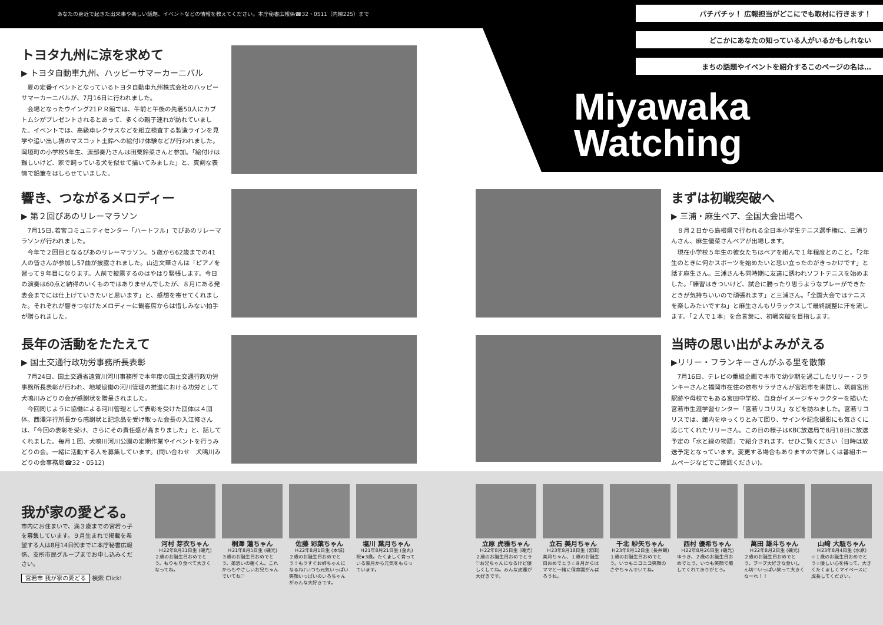あなたの身近で起きた出来事や楽しい話題、イベントなどの情報を教えてください。本庁秘書広報係☎32・0511（内線225）まで
パチパチッ！ 広報担当がどこにでも取材に行きます！
どこかにあなたの知っている人がいるかもしれない
まちの話題やイベントを紹介するこのページの名は…
Miyawaka
Watching
トヨタ九州に涼を求めて
▶ トヨタ自動車九州、ハッピーサマーカーニバル
夏の定番イベントとなっているトヨタ自動車九州株式会社のハッピーサマーカーニバルが、7月16日に行われました。
会場となったウイング21ＰＲ館では、午前と午後の先着50人にカブトムシがプレゼントされるとあって、多くの親子連れが訪れていました。イベントでは、高級車レクサスなどを組立検査する製造ラインを見学や追い出し猫のマスコット土鈴への絵付け体験などが行われました。岡垣町の小学校5年生、渡部奏乃さんは田栗鈴菜さんと参加。「絵付けは難しいけど、家で飼っている犬を似せて描いてみました」と、真剣な表情で鉛筆をはしらせていました。
響き、つながるメロディー
▶ 第２回ぴあのリレーマラソン
7月15日､若宮コミュニティセンター「ハートフル」でぴあのリレーマラソンが行われました。
今年で２回目となるぴあのリレーマラソン。５歳から62歳までの41人の皆さんが参加し57曲が披露されました。山近文華さんは「ピアノを習って９年目になります。人前で披露するのはやはり緊張します。今日の演奏は60点と納得のいくものではありませんでしたが、８月にある発表会までには仕上げていきたいと思います」と、感想を寄せてくれました。それぞれが響きつなげたメロディーに観客席からは惜しみない拍手が贈られました。
長年の活動をたたえて
▶ 国土交通行政功労事務所長表彰
7月24日、国土交通省遠賀川河川事務所で本年度の国土交通行政功労事務所長表彰が行われ、地域協働の河川管理の推進における功労として犬鳴川みどりの会が感謝状を贈呈されました。
今回同じように協働による河川管理として表彰を受けた団体は４団体。西澤洋行所長から感謝状と記念品を受け取った会長の入江修さんは、「今回の表彰を受け、さらにその責任感が高まりました」と、話してくれました。毎月１回、犬鳴川河川公園の定期作業やイベントを行うみどりの会。一緒に活動する人を募集しています。(問い合わせ　犬鳴川みどりの会事務局☎32・0512)
まずは初戦突破へ
▶ 三浦・麻生ペア、全国大会出場へ
８月２日から島根県で行われる全日本小学生テニス選手権に、三浦りんさん、麻生優菜さんペアが出場します。
現在小学校５年生の彼女たちはペアを組んで１年程度とのこと。「2年生のときに何かスポーツを始めたいと思い立ったのがきっかけです」と話す麻生さん。三浦さんも同時期に友達に誘われソフトテニスを始めました。「練習はきついけど、試合に勝ったり思うようなプレーができたときが気持ちいいので頑張れます」と三浦さん。「全国大会ではテニスを楽しみたいですね」と麻生さんもリラックスして最終調整に汗を流します。「２人で１本」を合言葉に、初戦突破を目指します。
当時の思い出がよみがえる
▶リリー・フランキーさんがふる里を散策
7月16日、テレビの番組企画で本市で幼少期を過ごしたリリー・フランキーさんと福岡市在住の依布サラサさんが宮若市を来訪し、筑前宮田駅跡や母校でもある宮田中学校、自身がイメージキャラクターを描いた宮若市生涯学習センター「宮若リコリス」などを訪ねました。宮若リコリスでは、館内をゆっくりとみて回り、サインや記念撮影にも気さくに応じてくれたリリーさん。この日の様子はKBC放送局で8月18日に放送予定の「水と緑の物語」で紹介されます。ぜひご覧ください（日時は放送予定となっています。変更する場合もありますので詳しくは番組ホームページなどでご確認ください)。
我が家の愛どる。
市内にお住まいで、満３歳までの宮若っ子を募集しています。９月生まれで掲載を希望する人は8月14日㈹までに本庁秘書広報係、支所市民グループまでお申し込みください。
宮若市 我が家の愛どる 検索 Click!
河村 芽衣ちゃん
Ｈ22年8月31日生 (磯光)
２歳のお誕生日おめでとう。もりもり食べて大きくなってね。
桐澤 蓮ちゃん
Ｈ21年8月5日生 (磯光)
３歳のお誕生日おめでとう。弟思いの蓮くん。これからもやさしいお兄ちゃんでいてね♡
佐藤 彩葉ちゃん
Ｈ22年8月1日生 (本城)
２歳のお誕生日おめでとう！もうすぐお姉ちゃんになるね♪いつも元気いっぱい笑顔いっぱいのいろちゃんがみんな大好きです。
塩川 葉月ちゃん
Ｈ21年8月21日生 (金丸)
祝★3歳。たくましく育っている葉月から元気をもらっています。
立原 虎雅ちゃん
Ｈ22年8月25日生 (磯光)
２歳のお誕生日おめでとう♡お兄ちゃんになるけど優しくしてね。みんな虎雅が大好きです。
立石 美月ちゃん
Ｈ23年8月18日生 (宮田)
美月ちゃん、１歳のお誕生日おめでとう☆８月からはママと一緒に保育園がんばろうね。
千北 紗矢ちゃん
Ｈ23年8月12日生 (長井鶴)
１歳のお誕生日おめでとう。いつもニコニコ笑顔のさやちゃんでいてね。
西村 優希ちゃん
Ｈ22年8月26日生 (磯光)
ゆうき、２歳のお誕生日おめでとう。いつも笑顔で癒してくれてありがとう。
萬田 雄斗ちゃん
Ｈ22年8月2日生 (磯光)
２歳のお誕生日おめでとう。ブーブ大好きな食いしん坊♡いっぱい笑って大きくなーれ！！
山﨑 大駈ちゃん
Ｈ23年8月4日生 (水原)
☆１歳のお誕生日おめでとう☆優しい心を持って、大きくたくましくマイペースに成長してください。